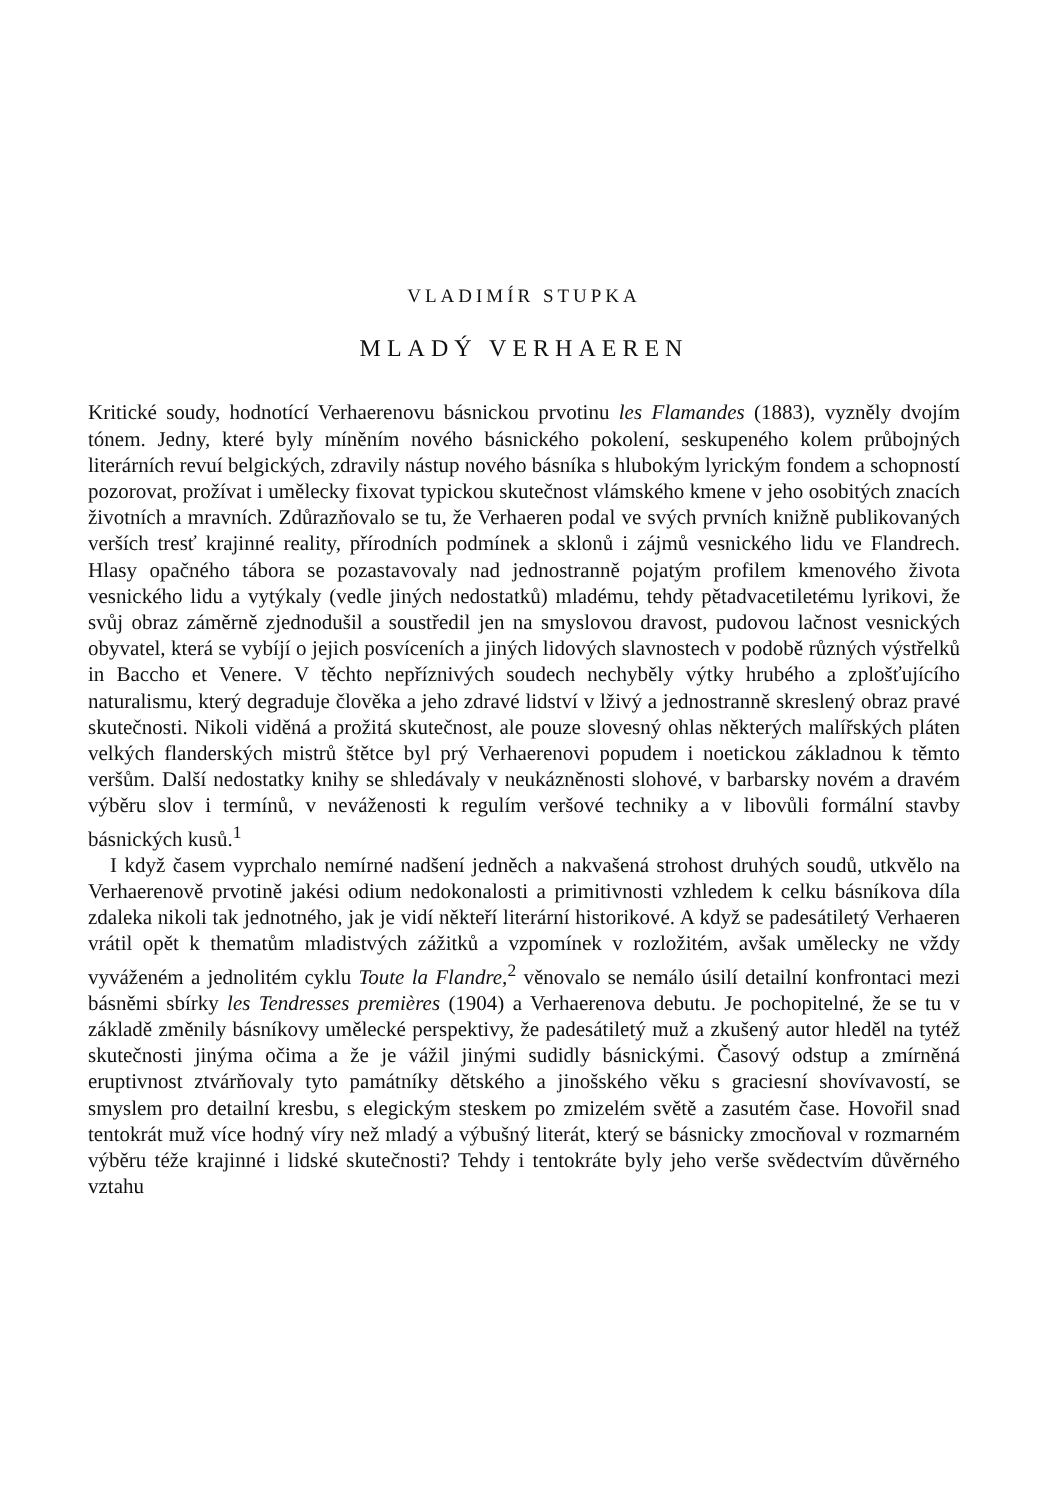VLADIMÍR STUPKA
MLADÝ VERHAEREN
Kritické soudy, hodnotící Verhaerenovu básnickou prvotinu les Flamandes (1883), vyzněly dvojím tónem. Jedny, které byly míněním nového básnického pokolení, seskupeného kolem průbojných literárních revuí belgických, zdravily nástup nového básníka s hlubokým lyrickým fondem a schopností pozorovat, prožívat i umělecky fixovat typickou skutečnost vlámského kmene v jeho osobitých znacích životních a mravních. Zdůrazňovalo se tu, že Verhaeren podal ve svých prvních knižně publikovaných verších tresť krajinné reality, přírodních podmínek a sklonů i zájmů vesnického lidu ve Flandrech. Hlasy opačného tábora se pozastavovaly nad jednostranně pojatým profilem kmenového života vesnického lidu a vytýkaly (vedle jiných nedostatků) mladému, tehdy pětadvacetiletému lyrikovi, že svůj obraz záměrně zjednodušil a soustředil jen na smyslovou dravost, pudovou lačnost vesnických obyvatel, která se vybíjí o jejich posvíceních a jiných lidových slavnostech v podobě různých výstřelků in Baccho et Venere. V těchto nepříznivých soudech nechyběly výtky hrubého a zplošťujícího naturalismu, který degraduje člověka a jeho zdravé lidství v lživý a jednostranně skreslený obraz pravé skutečnosti. Nikoli viděná a prožitá skutečnost, ale pouze slovesný ohlas některých malířských pláten velkých flanderských mistrů štětce byl prý Verhaerenovi popudem i noetickou základnou k těmto veršům. Další nedostatky knihy se shledávaly v neukázněnosti slohové, v barbarsky novém a dravém výběru slov i termínů, v neváženosti k regulím veršové techniky a v libovůli formální stavby básnických kusů.<sup>1</sup>
I když časem vyprchalo nemírné nadšení jedněch a nakvašená strohost druhých soudů, utkvělo na Verhaerenově prvotině jakési odium nedokonalosti a primitivnosti vzhledem k celku básníkova díla zdaleka nikoli tak jednotného, jak je vidí někteří literární historikové. A když se padesátiletý Verhaeren vrátil opět k thematům mladistvých zážitků a vzpomínek v rozložitém, avšak umělecky ne vždy vyváženém a jednolitém cyklu Toute la Flandre,<sup>2</sup> věnovalo se nemálo úsilí detailní konfrontaci mezi básněmi sbírky les Tendresses premières (1904) a Verhaerenova debutu. Je pochopitelné, že se tu v základě změnily básníkovy umělecké perspektivy, že padesátiletý muž a zkušený autor hleděl na tytéž skutečnosti jinýma očima a že je vážil jinými sudidly básnickými. Časový odstup a zmírněná eruptivnost ztvárňovaly tyto památníky dětského a jinošského věku s graciesní shovívavostí, se smyslem pro detailní kresbu, s elegickým steskem po zmizelém světě a zasutém čase. Hovořil snad tentokrát muž více hodný víry než mladý a výbušný literát, který se básnicky zmocňoval v rozmarném výběru téže krajinné i lidské skutečnosti? Tehdy i tentokráte byly jeho verše svědectvím důvěrného vztahu